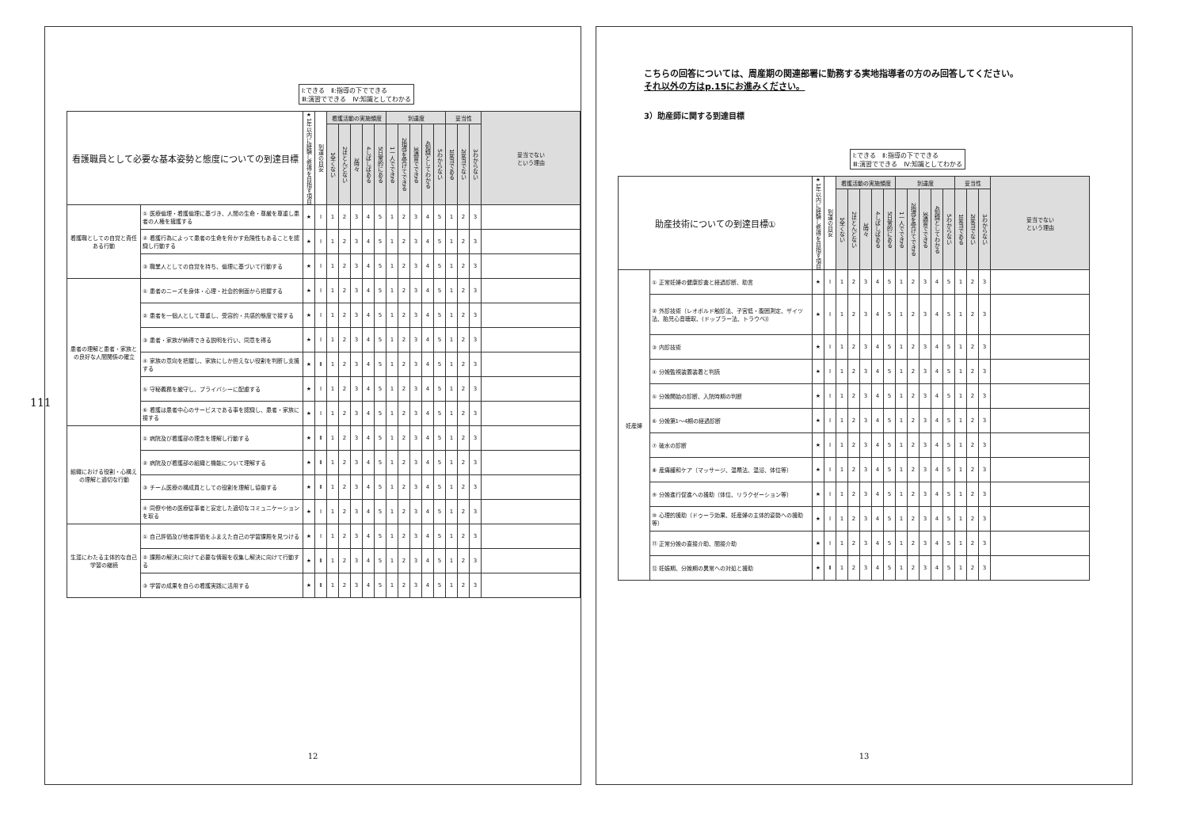111
Ⅰ:できる　Ⅱ:指導の下でできる
Ⅲ:演習でできる　Ⅳ:知識としてわかる
| 看護職員として必要な基本姿勢と態度についての到達目標 | | ★1年以内に経験し修得を目指す項目 | 到達の目安 | 看護活動の実施頻度 | | | | | 到達度 | | | | | 妥当性 | | | 妥当でない という理由 |
| --- | --- | --- | --- | --- | --- | --- | --- | --- | --- | --- | --- | --- | --- | --- | --- | --- | --- |
| | | | | 1全くない | 2ほとんどない | 3時々 | 4しばしばある | 5日常的にある | 1一人でできる | 2指導を受けてできる | 3演習でできる | 4知識としてわかる | 5わからない | 1妥当である | 2妥当でない | 3わからない | |
| 看護職としての自覚と責任ある行動 | ① 医療倫理・看護倫理に基づき、人間の生命・尊厳を尊重し患者の人権を擁護する | ★ | Ⅰ | 1 | 2 | 3 | 4 | 5 | 1 | 2 | 3 | 4 | 5 | 1 | 2 | 3 | |
| | ② 看護行為によって患者の生命を脅かす危険性もあることを認識し行動する | ★ | Ⅰ | 1 | 2 | 3 | 4 | 5 | 1 | 2 | 3 | 4 | 5 | 1 | 2 | 3 | |
| | ③ 職業人としての自覚を持ち、倫理に基づいて行動する | ★ | Ⅰ | 1 | 2 | 3 | 4 | 5 | 1 | 2 | 3 | 4 | 5 | 1 | 2 | 3 | |
| 患者の理解と患者・家族との良好な人間関係の確立 | ① 患者のニーズを身体・心理・社会的側面から把握する | ★ | Ⅰ | 1 | 2 | 3 | 4 | 5 | 1 | 2 | 3 | 4 | 5 | 1 | 2 | 3 | |
| | ② 患者を一個人として尊重し、受容的・共感的態度で接する | ★ | Ⅰ | 1 | 2 | 3 | 4 | 5 | 1 | 2 | 3 | 4 | 5 | 1 | 2 | 3 | |
| | ③ 患者・家族が納得できる説明を行い、同意を得る | ★ | Ⅰ | 1 | 2 | 3 | 4 | 5 | 1 | 2 | 3 | 4 | 5 | 1 | 2 | 3 | |
| | ④ 家族の意向を把握し、家族にしか担えない役割を判断し支援する | ★ | Ⅱ | 1 | 2 | 3 | 4 | 5 | 1 | 2 | 3 | 4 | 5 | 1 | 2 | 3 | |
| | ⑤ 守秘義務を厳守し、プライバシーに配慮する | ★ | Ⅰ | 1 | 2 | 3 | 4 | 5 | 1 | 2 | 3 | 4 | 5 | 1 | 2 | 3 | |
| | ⑥ 看護は患者中心のサービスである事を認識し、患者・家族に接する | ★ | Ⅰ | 1 | 2 | 3 | 4 | 5 | 1 | 2 | 3 | 4 | 5 | 1 | 2 | 3 | |
| 組織における役割・心構えの理解と適切な行動 | ① 病院及び看護部の理念を理解し行動する | ★ | Ⅱ | 1 | 2 | 3 | 4 | 5 | 1 | 2 | 3 | 4 | 5 | 1 | 2 | 3 | |
| | ② 病院及び看護部の組織と機能について理解する | ★ | Ⅱ | 1 | 2 | 3 | 4 | 5 | 1 | 2 | 3 | 4 | 5 | 1 | 2 | 3 | |
| | ③ チーム医療の構成員としての役割を理解し協働する | ★ | Ⅱ | 1 | 2 | 3 | 4 | 5 | 1 | 2 | 3 | 4 | 5 | 1 | 2 | 3 | |
| | ④ 同僚や他の医療従事者と安定した適切なコミュニケーションを取る | ★ | Ⅰ | 1 | 2 | 3 | 4 | 5 | 1 | 2 | 3 | 4 | 5 | 1 | 2 | 3 | |
| 生涯にわたる主体的な自己学習の継続 | ① 自己評価及び他者評価をふまえた自己の学習課題を見つける | ★ | Ⅰ | 1 | 2 | 3 | 4 | 5 | 1 | 2 | 3 | 4 | 5 | 1 | 2 | 3 | |
| | ② 課題の解決に向けて必要な情報を収集し解決に向けて行動する | ★ | Ⅱ | 1 | 2 | 3 | 4 | 5 | 1 | 2 | 3 | 4 | 5 | 1 | 2 | 3 | |
| | ③ 学習の成果を自らの看護実践に活用する | ★ | Ⅱ | 1 | 2 | 3 | 4 | 5 | 1 | 2 | 3 | 4 | 5 | 1 | 2 | 3 | |
12
こちらの回答については、周産期の関連部署に勤務する実地指導者の方のみ回答してください。
それ以外の方はp.15にお進みください。
3）助産師に関する到達目標
Ⅰ:できる　Ⅱ:指導の下でできる
Ⅲ:演習でできる　Ⅳ:知識としてわかる
| 助産技術についての到達目標① | | ★1年以内に経験し修得を目指す項目 | 到達の目安 | 看護活動の実施頻度 | | | | | 到達度 | | | | | 妥当性 | | | 妥当でない という理由 |
| --- | --- | --- | --- | --- | --- | --- | --- | --- | --- | --- | --- | --- | --- | --- | --- | --- | --- |
| | | | | 1全くない | 2ほとんどない | 3時々 | 4しばしばある | 5日常的にある | 1一人でできる | 2指導を受けてできる | 3演習でできる | 4知識としてわかる | 5わからない | 1妥当である | 2妥当でない | 3わからない | |
| 妊産婦 | ① 正常妊婦の健康診査と経過診断、助言 | ★ | Ⅰ | 1 | 2 | 3 | 4 | 5 | 1 | 2 | 3 | 4 | 5 | 1 | 2 | 3 | |
| | ② 外診技術（レオポルド触診法、子宮低・腹囲測定、ザイツ法、胎児心音聴取、(ドップラー法、トラウベ)） | ★ | Ⅰ | 1 | 2 | 3 | 4 | 5 | 1 | 2 | 3 | 4 | 5 | 1 | 2 | 3 | |
| | ③ 内診技術 | ★ | Ⅰ | 1 | 2 | 3 | 4 | 5 | 1 | 2 | 3 | 4 | 5 | 1 | 2 | 3 | |
| | ④ 分娩監視装置装着と判読 | ★ | Ⅰ | 1 | 2 | 3 | 4 | 5 | 1 | 2 | 3 | 4 | 5 | 1 | 2 | 3 | |
| | ⑤ 分娩開始の診断、入院時期の判断 | ★ | Ⅰ | 1 | 2 | 3 | 4 | 5 | 1 | 2 | 3 | 4 | 5 | 1 | 2 | 3 | |
| | ⑥ 分娩第1～4期の経過診断 | ★ | Ⅰ | 1 | 2 | 3 | 4 | 5 | 1 | 2 | 3 | 4 | 5 | 1 | 2 | 3 | |
| | ⑦ 破水の診断 | ★ | Ⅰ | 1 | 2 | 3 | 4 | 5 | 1 | 2 | 3 | 4 | 5 | 1 | 2 | 3 | |
| | ⑧ 産痛緩和ケア（マッサージ、温罨法、温浴、体位等） | ★ | Ⅰ | 1 | 2 | 3 | 4 | 5 | 1 | 2 | 3 | 4 | 5 | 1 | 2 | 3 | |
| | ⑨ 分娩進行促進への援助（体位、リラクゼーション等） | ★ | Ⅰ | 1 | 2 | 3 | 4 | 5 | 1 | 2 | 3 | 4 | 5 | 1 | 2 | 3 | |
| | ⑩ 心理的援助（ドゥーラ効果、妊産婦の主体的姿勢への援助等） | ★ | Ⅰ | 1 | 2 | 3 | 4 | 5 | 1 | 2 | 3 | 4 | 5 | 1 | 2 | 3 | |
| | ⑪ 正常分娩の直接介助、間接介助 | ★ | Ⅰ | 1 | 2 | 3 | 4 | 5 | 1 | 2 | 3 | 4 | 5 | 1 | 2 | 3 | |
| | ⑫ 妊娠期、分娩期の異常への対処と援助 | ★ | Ⅱ | 1 | 2 | 3 | 4 | 5 | 1 | 2 | 3 | 4 | 5 | 1 | 2 | 3 | |
13